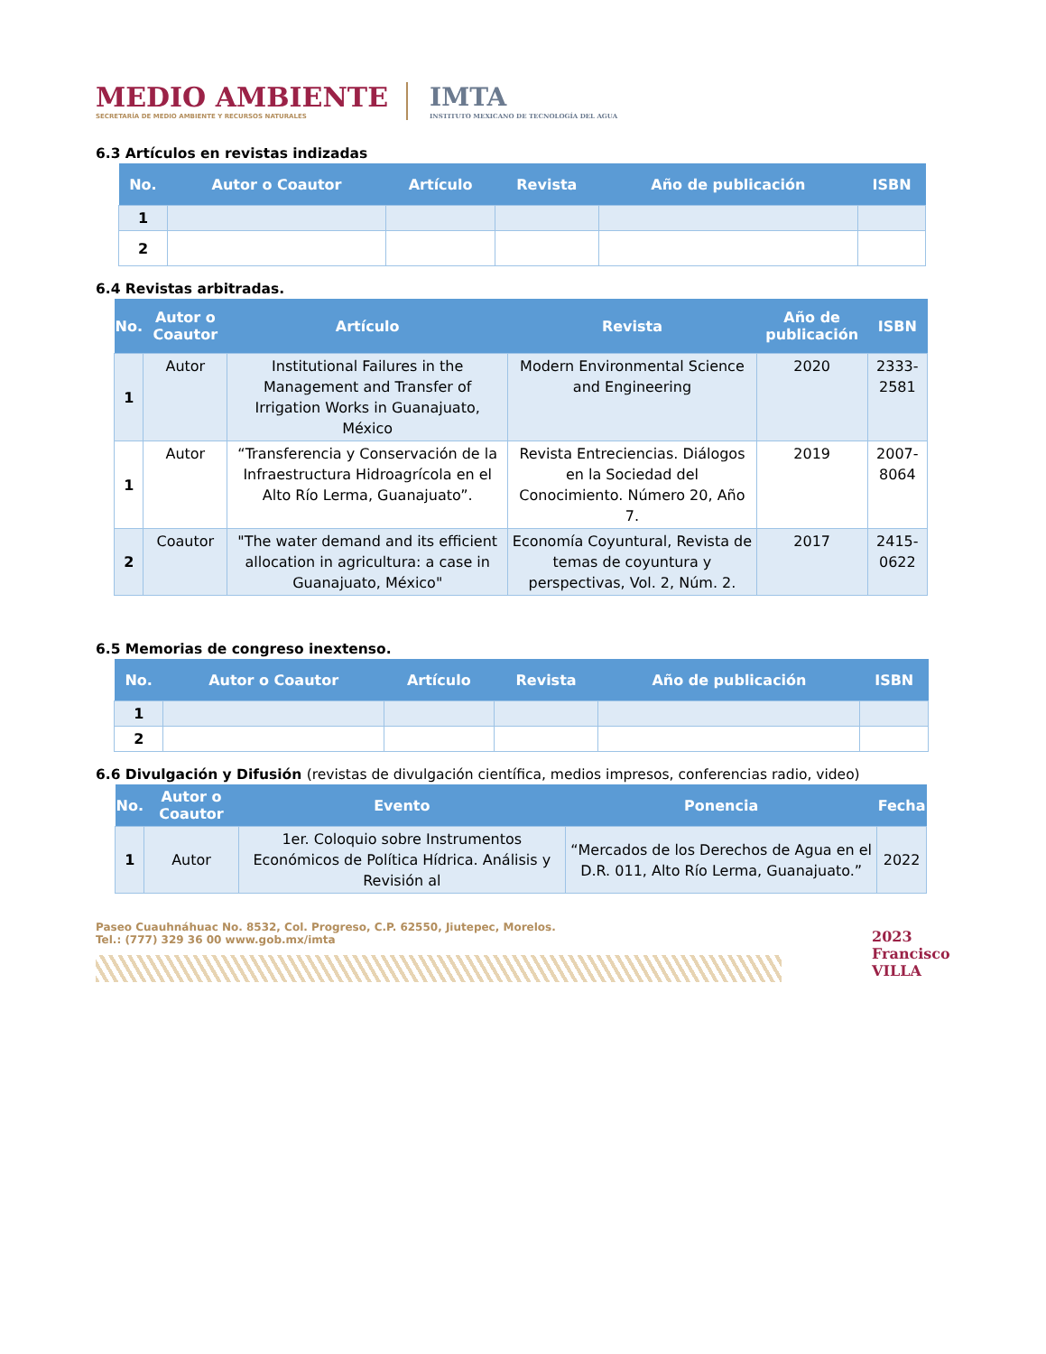MEDIO AMBIENTE
SECRETARÍA DE MEDIO AMBIENTE Y RECURSOS NATURALES
IMTA
INSTITUTO MEXICANO DE TECNOLOGÍA DEL AGUA
6.3 Artículos en revistas indizadas
| No. | Autor o Coautor | Artículo | Revista | Año de publicación | ISBN |
| --- | --- | --- | --- | --- | --- |
| 1 | | | | | |
| 2 | | | | | |
6.4 Revistas arbitradas.
| No. | Autor o Coautor | Artículo | Revista | Año de publicación | ISBN |
| --- | --- | --- | --- | --- | --- |
| 1 | Autor | Institutional Failures in the Management and Transfer of Irrigation Works in Guanajuato, México | Modern Environmental Science and Engineering | 2020 | 2333-2581 |
| 1 | Autor | “Transferencia y Conservación de la Infraestructura Hidroagrícola en el Alto Río Lerma, Guanajuato”. | Revista Entreciencias. Diálogos en la Sociedad del Conocimiento. Número 20, Año 7. | 2019 | 2007-8064 |
| 2 | Coautor | "The water demand and its efficient allocation in agricultura: a case in Guanajuato, México" | Economía Coyuntural, Revista de temas de coyuntura y perspectivas, Vol. 2, Núm. 2. | 2017 | 2415-0622 |
6.5 Memorias de congreso inextenso.
| No. | Autor o Coautor | Artículo | Revista | Año de publicación | ISBN |
| --- | --- | --- | --- | --- | --- |
| 1 | | | | | |
| 2 | | | | | |
6.6 Divulgación y Difusión (revistas de divulgación científica, medios impresos, conferencias radio, video)
| No. | Autor o Coautor | Evento | Ponencia | Fecha |
| --- | --- | --- | --- | --- |
| 1 | Autor | 1er. Coloquio sobre Instrumentos Económicos de Política Hídrica. Análisis y Revisión al | “Mercados de los Derechos de Agua en el D.R. 011, Alto Río Lerma, Guanajuato.” | 2022 |
Paseo Cuauhnáhuac No. 8532, Col. Progreso, C.P. 62550, Jiutepec, Morelos.
Tel.: (777) 329 36 00 www.gob.mx/imta
2023
Francisco VILLA